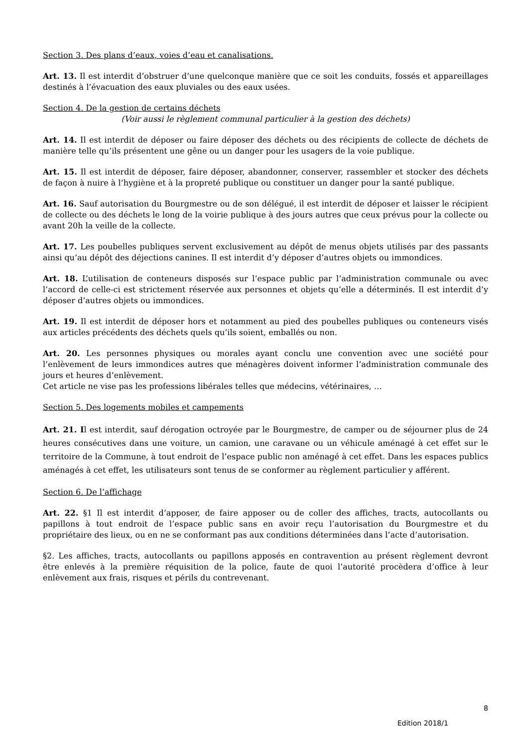Section 3. Des plans d’eaux, voies d’eau et canalisations.
Art. 13. Il est interdit d’obstruer d’une quelconque manière que ce soit les conduits, fossés et appareillages destinés à l’évacuation des eaux pluviales ou des eaux usées.
Section 4. De la gestion de certains déchets
(Voir aussi le règlement communal particulier à la gestion des déchets)
Art. 14. Il est interdit de déposer ou faire déposer des déchets ou des récipients de collecte de déchets de manière telle qu’ils présentent une gêne ou un danger pour les usagers de la voie publique.
Art. 15. Il est interdit de déposer, faire déposer, abandonner, conserver, rassembler et stocker des déchets de façon à nuire à l’hygiène et à la propreté publique ou constituer un danger pour la santé publique.
Art. 16. Sauf autorisation du Bourgmestre ou de son délégué, il est interdit de déposer et laisser le récipient de collecte ou des déchets le long de la voirie publique à des jours autres que ceux prévus pour la collecte ou avant 20h la veille de la collecte.
Art. 17. Les poubelles publiques servent exclusivement au dépôt de menus objets utilisés par des passants ainsi qu’au dépôt des déjections canines. Il est interdit d’y déposer d’autres objets ou immondices.
Art. 18. L’utilisation de conteneurs disposés sur l’espace public par l’administration communale ou avec l’accord de celle-ci est strictement réservée aux personnes et objets qu’elle a déterminés. Il est interdit d’y déposer d’autres objets ou immondices.
Art. 19. Il est interdit de déposer hors et notamment au pied des poubelles publiques ou conteneurs visés aux articles précédents des déchets quels qu’ils soient, emballés ou non.
Art. 20. Les personnes physiques ou morales ayant conclu une convention avec une société pour l’enlèvement de leurs immondices autres que ménagères doivent informer l’administration communale des jours et heures d’enlèvement.
Cet article ne vise pas les professions libérales telles que médecins, vétérinaires, …
Section 5. Des logements mobiles et campements
Art. 21. Il est interdit, sauf dérogation octroyée par le Bourgmestre, de camper ou de séjourner plus de 24 heures consécutives dans une voiture, un camion, une caravane ou un véhicule aménagé à cet effet sur le territoire de la Commune, à tout endroit de l’espace public non aménagé à cet effet. Dans les espaces publics aménagés à cet effet, les utilisateurs sont tenus de se conformer au règlement particulier y afférent.
Section 6. De l’affichage
Art. 22. §1 Il est interdit d’apposer, de faire apposer ou de coller des affiches, tracts, autocollants ou papillons à tout endroit de l’espace public sans en avoir reçu l’autorisation du Bourgmestre et du propriétaire des lieux, ou en ne se conformant pas aux conditions déterminées dans l’acte d’autorisation.
§2. Les affiches, tracts, autocollants ou papillons apposés en contravention au présent règlement devront être enlevés à la première réquisition de la police, faute de quoi l’autorité procèdera d’office à leur enlèvement aux frais, risques et périls du contrevenant.
8
Edition 2018/1